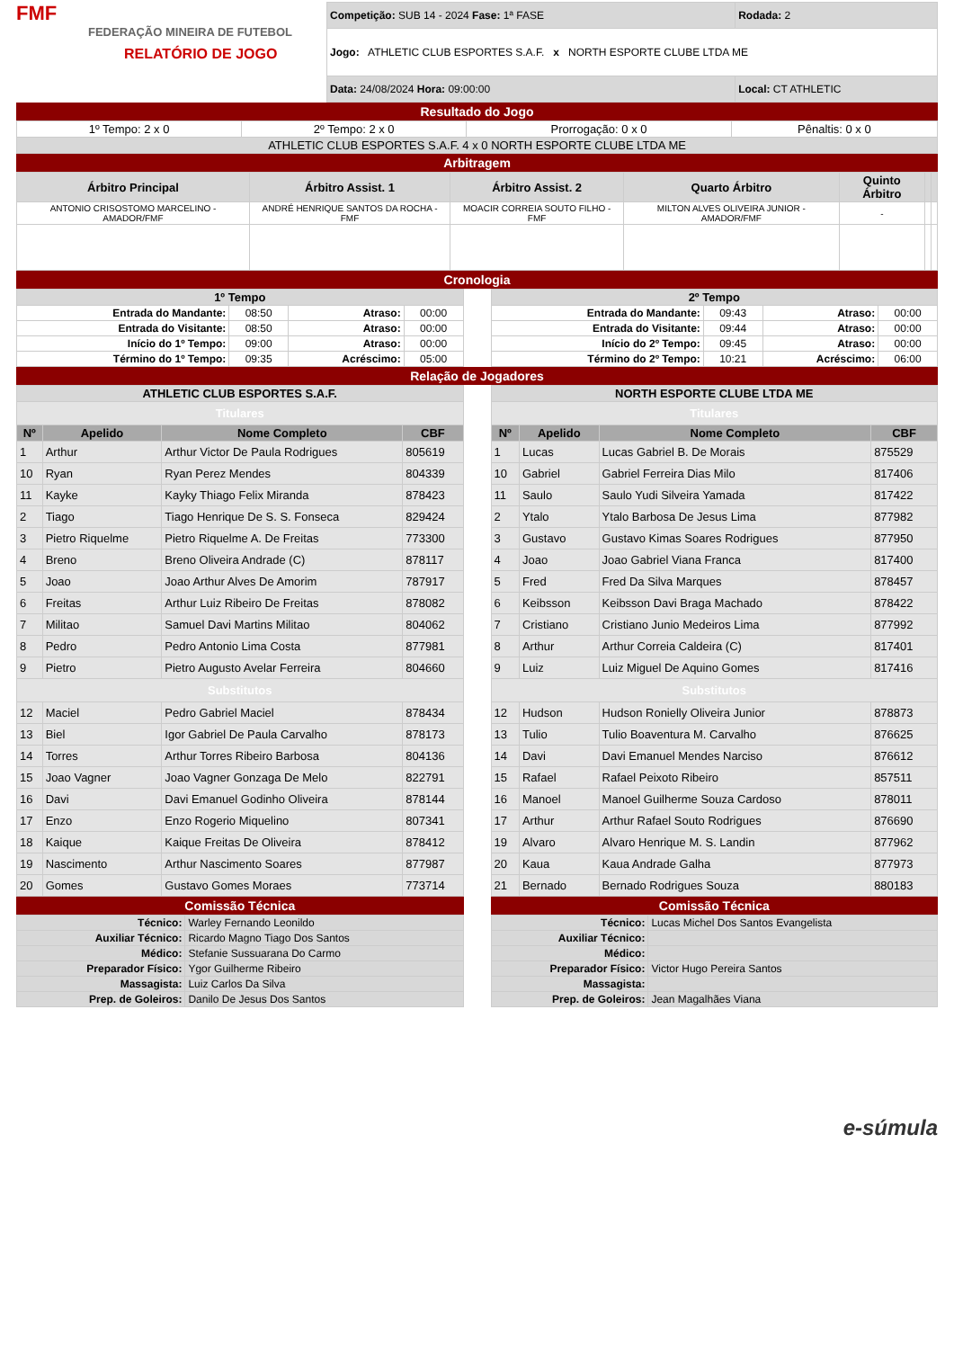FMF
FEDERAÇÃO MINEIRA DE FUTEBOL
RELATÓRIO DE JOGO
| Competição: SUB 14 - 2024 Fase: 1ª FASE | Rodada: 2 |
| Jogo: ATHLETIC CLUB ESPORTES S.A.F. x NORTH ESPORTE CLUBE LTDA ME | |
| Data: 24/08/2024 Hora: 09:00:00 | Local: CT ATHLETIC |
Resultado do Jogo
| 1º Tempo: 2 x 0 | 2º Tempo: 2 x 0 | Prorrogação: 0 x 0 | Pênaltis: 0 x 0 |
| ATHLETIC CLUB ESPORTES S.A.F. 4 x 0 NORTH ESPORTE CLUBE LTDA ME | | | |
Arbitragem
| Árbitro Principal | Árbitro Assist. 1 | Árbitro Assist. 2 | Quarto Árbitro | Quinto Árbitro | | |
| --- | --- | --- | --- | --- | --- | --- |
| ANTONIO CRISOSTOMO MARCELINO - AMADOR/FMF | ANDRÉ HENRIQUE SANTOS DA ROCHA - FMF | MOACIR CORREIA SOUTO FILHO - FMF | MILTON ALVES OLIVEIRA JUNIOR - AMADOR/FMF | - | | |
Cronologia
| 1º Tempo | | | |
| --- | --- | --- | --- |
| Entrada do Mandante: | 08:50 | Atraso: | 00:00 |
| Entrada do Visitante: | 08:50 | Atraso: | 00:00 |
| Início do 1º Tempo: | 09:00 | Atraso: | 00:00 |
| Término do 1º Tempo: | 09:35 | Acréscimo: | 05:00 |
| 2º Tempo | | | |
| --- | --- | --- | --- |
| Entrada do Mandante: | 09:43 | Atraso: | 00:00 |
| Entrada do Visitante: | 09:44 | Atraso: | 00:00 |
| Início do 2º Tempo: | 09:45 | Atraso: | 00:00 |
| Término do 2º Tempo: | 10:21 | Acréscimo: | 06:00 |
Relação de Jogadores
| ATHLETIC CLUB ESPORTES S.A.F. | | | |
| --- | --- | --- | --- |
| Titulares | | | |
| Nº | Apelido | Nome Completo | CBF |
| 1 | Arthur | Arthur Victor De Paula Rodrigues | 805619 |
| 10 | Ryan | Ryan Perez Mendes | 804339 |
| 11 | Kayke | Kayky Thiago Felix Miranda | 878423 |
| 2 | Tiago | Tiago Henrique De S. S. Fonseca | 829424 |
| 3 | Pietro Riquelme | Pietro Riquelme A. De Freitas | 773300 |
| 4 | Breno | Breno Oliveira Andrade (C) | 878117 |
| 5 | Joao | Joao Arthur Alves De Amorim | 787917 |
| 6 | Freitas | Arthur Luiz Ribeiro De Freitas | 878082 |
| 7 | Militao | Samuel Davi Martins Militao | 804062 |
| 8 | Pedro | Pedro Antonio Lima Costa | 877981 |
| 9 | Pietro | Pietro Augusto Avelar Ferreira | 804660 |
| Substitutos | | | |
| 12 | Maciel | Pedro Gabriel Maciel | 878434 |
| 13 | Biel | Igor Gabriel De Paula Carvalho | 878173 |
| 14 | Torres | Arthur Torres Ribeiro Barbosa | 804136 |
| 15 | Joao Vagner | Joao Vagner Gonzaga De Melo | 822791 |
| 16 | Davi | Davi Emanuel Godinho Oliveira | 878144 |
| 17 | Enzo | Enzo Rogerio Miquelino | 807341 |
| 18 | Kaique | Kaique Freitas De Oliveira | 878412 |
| 19 | Nascimento | Arthur Nascimento Soares | 877987 |
| 20 | Gomes | Gustavo Gomes Moraes | 773714 |
Comissão Técnica
| Técnico: | Warley Fernando Leonildo |
| Auxiliar Técnico: | Ricardo Magno Tiago Dos Santos |
| Médico: | Stefanie Sussuarana Do Carmo |
| Preparador Físico: | Ygor Guilherme Ribeiro |
| Massagista: | Luiz Carlos Da Silva |
| Prep. de Goleiros: | Danilo De Jesus Dos Santos |
| NORTH ESPORTE CLUBE LTDA ME | | | |
| --- | --- | --- | --- |
| Titulares | | | |
| Nº | Apelido | Nome Completo | CBF |
| 1 | Lucas | Lucas Gabriel B. De Morais | 875529 |
| 10 | Gabriel | Gabriel Ferreira Dias Milo | 817406 |
| 11 | Saulo | Saulo Yudi Silveira Yamada | 817422 |
| 2 | Ytalo | Ytalo Barbosa De Jesus Lima | 877982 |
| 3 | Gustavo | Gustavo Kimas Soares Rodrigues | 877950 |
| 4 | Joao | Joao Gabriel Viana Franca | 817400 |
| 5 | Fred | Fred Da Silva Marques | 878457 |
| 6 | Keibsson | Keibsson Davi Braga Machado | 878422 |
| 7 | Cristiano | Cristiano Junio Medeiros Lima | 877992 |
| 8 | Arthur | Arthur Correia Caldeira (C) | 817401 |
| 9 | Luiz | Luiz Miguel De Aquino Gomes | 817416 |
| Substitutos | | | |
| 12 | Hudson | Hudson Ronielly Oliveira Junior | 878873 |
| 13 | Tulio | Tulio Boaventura M. Carvalho | 876625 |
| 14 | Davi | Davi Emanuel Mendes Narciso | 876612 |
| 15 | Rafael | Rafael Peixoto Ribeiro | 857511 |
| 16 | Manoel | Manoel Guilherme Souza Cardoso | 878011 |
| 17 | Arthur | Arthur Rafael Souto Rodrigues | 876690 |
| 19 | Alvaro | Alvaro Henrique M. S. Landin | 877962 |
| 20 | Kaua | Kaua Andrade Galha | 877973 |
| 21 | Bernado | Bernado Rodrigues Souza | 880183 |
Comissão Técnica
| Técnico: | Lucas Michel Dos Santos Evangelista |
| Auxiliar Técnico: | |
| Médico: | |
| Preparador Físico: | Victor Hugo Pereira Santos |
| Massagista: | |
| Prep. de Goleiros: | Jean Magalhães Viana |
e-súmula